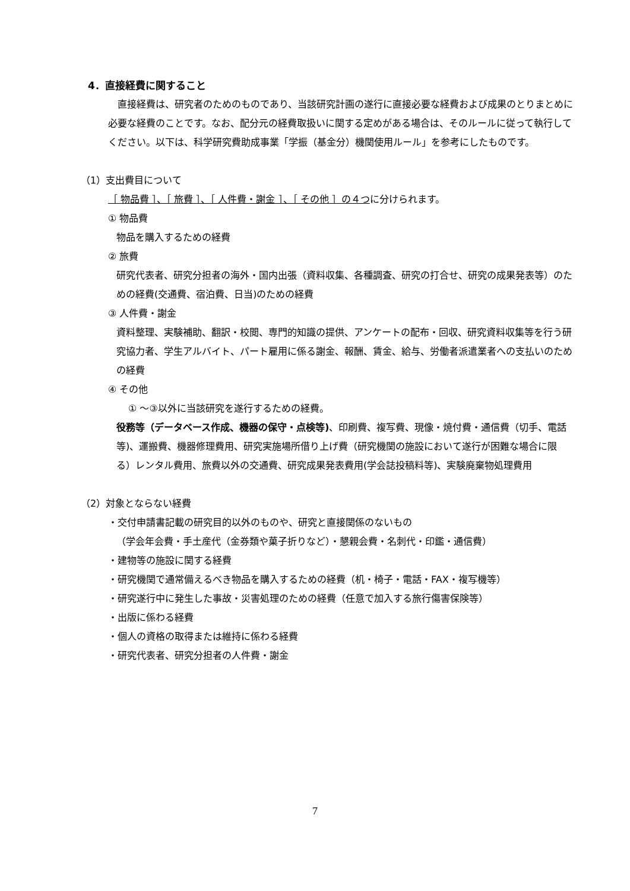4．直接経費に関すること
　直接経費は、研究者のためのものであり、当該研究計画の遂行に直接必要な経費および成果のとりまとめに必要な経費のことです。なお、配分元の経費取扱いに関する定めがある場合は、そのルールに従って執行してください。以下は、科学研究費助成事業「学振（基金分）機関使用ルール」を参考にしたものです。
（1）支出費目について
［ 物品費 ］、［ 旅費 ］、［ 人件費・謝金 ］、［ その他 ］の４つに分けられます。
① 物品費
物品を購入するための経費
② 旅費
研究代表者、研究分担者の海外・国内出張（資料収集、各種調査、研究の打合せ、研究の成果発表等）のための経費(交通費、宿泊費、日当)のための経費
③ 人件費・謝金
資料整理、実験補助、翻訳・校閲、専門的知識の提供、アンケートの配布・回収、研究資料収集等を行う研究協力者、学生アルバイト、パート雇用に係る謝金、報酬、賃金、給与、労働者派遣業者への支払いのための経費
④ その他
① ～③以外に当該研究を遂行するための経費。
役務等（データベース作成、機器の保守・点検等)、印刷費、複写費、現像・焼付費・通信費（切手、電話等)、運搬費、機器修理費用、研究実施場所借り上げ費（研究機関の施設において遂行が困難な場合に限る）レンタル費用、旅費以外の交通費、研究成果発表費用(学会誌投稿料等)、実験廃棄物処理費用
（2）対象とならない経費
・交付申請書記載の研究目的以外のものや、研究と直接関係のないもの
（学会年会費・手土産代（金券類や菓子折りなど）・懇親会費・名刺代・印鑑・通信費）
・建物等の施設に関する経費
・研究機関で通常備えるべき物品を購入するための経費（机・椅子・電話・FAX・複写機等）
・研究遂行中に発生した事故・災害処理のための経費（任意で加入する旅行傷害保険等）
・出版に係わる経費
・個人の資格の取得または維持に係わる経費
・研究代表者、研究分担者の人件費・謝金
7